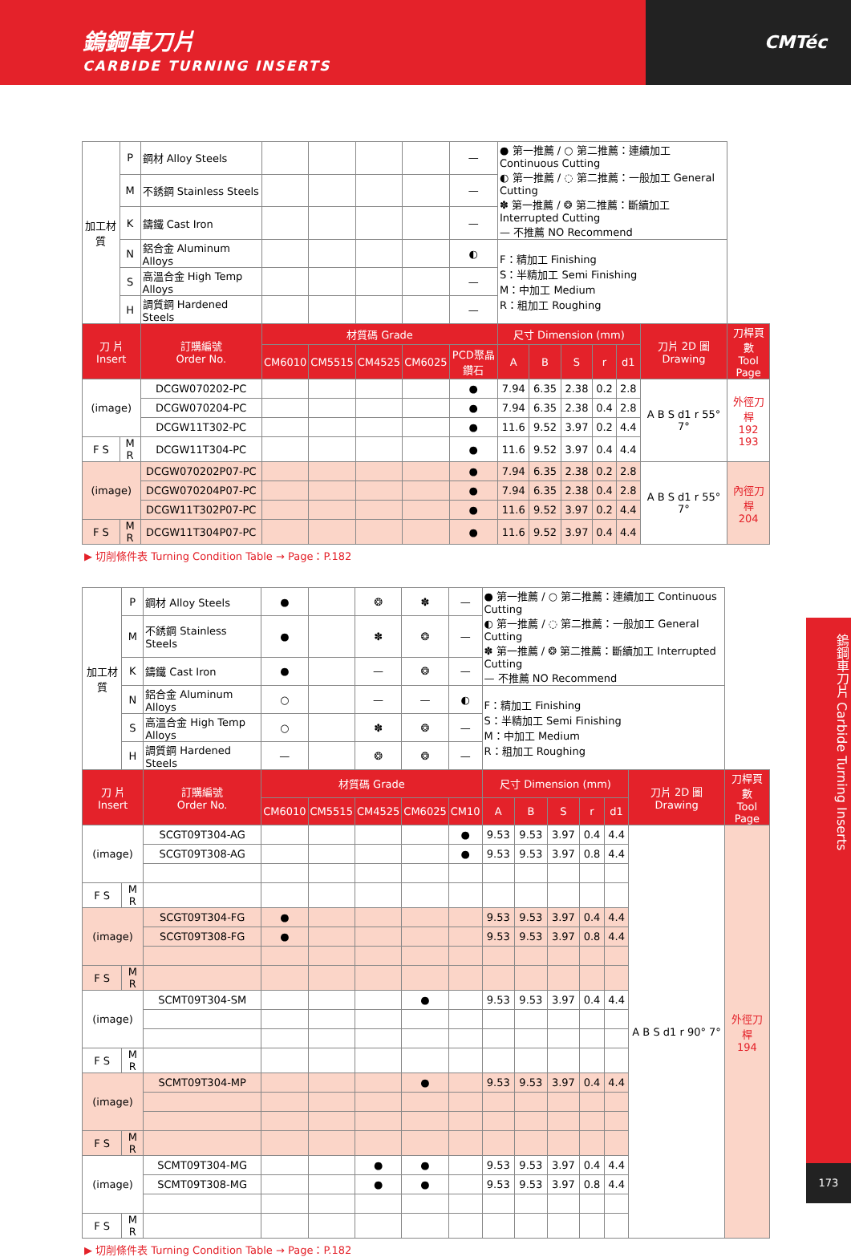鎢鋼車刀片
CARBIDE TURNING INSERTS
CMTéc
| 加工材質 | P | 鋼材 Alloy Steels | | | | | — | ● 第一推薦 / ○ 第二推薦：連續加工 Continuous Cutting ◐ 第一推薦 / ◌ 第二推薦：一般加工 General Cutting ✽ 第一推薦 / ❂ 第二推薦：斷續加工 Interrupted Cutting — 不推薦 NO Recommend | | | | | | |
| | M | 不銹鋼 Stainless Steels | | | | | — | | | | | | | |
| | K | 鑄鐵 Cast Iron | | | | | — | | | | | | | |
| | N | 鋁合金 Aluminum Alloys | | | | | ◐ | F：精加工 Finishing S：半精加工 Semi Finishing M：中加工 Medium R：粗加工 Roughing | | | | | | |
| | S | 高溫合金 High Temp Alloys | | | | | — | | | | | | | |
| | H | 調質鋼 Hardened Steels | | | | | — | | | | | | | |
| 刀 片 Insert | | 訂購編號 Order No. | 材質碼 Grade | | | | | 尺寸 Dimension (mm) | | | | | 刀片 2D 圖 Drawing | 刀桿頁數 Tool Page |
| | | | CM6010 | CM5515 | CM4525 | CM6025 | PCD聚晶鑽石 | A | B | S | r | d1 | | |
| (image) | | DCGW070202-PC | | | | | ● | 7.94 | 6.35 | 2.38 | 0.2 | 2.8 | A B S d1 r 55° 7° | 外徑刀桿 192 193 |
| | | DCGW070204-PC | | | | | ● | 7.94 | 6.35 | 2.38 | 0.4 | 2.8 | | |
| | | DCGW11T302-PC | | | | | ● | 11.6 | 9.52 | 3.97 | 0.2 | 4.4 | | |
| F S | M R | DCGW11T304-PC | | | | | ● | 11.6 | 9.52 | 3.97 | 0.4 | 4.4 | | |
| (image) | | DCGW070202P07-PC | | | | | ● | 7.94 | 6.35 | 2.38 | 0.2 | 2.8 | A B S d1 r 55° 7° | 內徑刀桿 204 |
| | | DCGW070204P07-PC | | | | | ● | 7.94 | 6.35 | 2.38 | 0.4 | 2.8 | | |
| | | DCGW11T302P07-PC | | | | | ● | 11.6 | 9.52 | 3.97 | 0.2 | 4.4 | | |
| F S | M R | DCGW11T304P07-PC | | | | | ● | 11.6 | 9.52 | 3.97 | 0.4 | 4.4 | | |
▶ 切削條件表 Turning Condition Table → Page：P.182
| 加工材質 | P | 鋼材 Alloy Steels | ● | | ❂ | ✽ | — | ● 第一推薦 / ○ 第二推薦：連續加工 Continuous Cutting ◐ 第一推薦 / ◌ 第二推薦：一般加工 General Cutting ✽ 第一推薦 / ❂ 第二推薦：斷續加工 Interrupted Cutting — 不推薦 NO Recommend | | | | | | |
| | M | 不銹鋼 Stainless Steels | ● | | ✽ | ❂ | — | | | | | | | |
| | K | 鑄鐵 Cast Iron | ● | | — | ❂ | — | | | | | | | |
| | N | 鋁合金 Aluminum Alloys | ○ | | — | — | ◐ | F：精加工 Finishing S：半精加工 Semi Finishing M：中加工 Medium R：粗加工 Roughing | | | | | | |
| | S | 高溫合金 High Temp Alloys | ○ | | ✽ | ❂ | — | | | | | | | |
| | H | 調質鋼 Hardened Steels | — | | ❂ | ❂ | — | | | | | | | |
| 刀 片 Insert | | 訂購編號 Order No. | 材質碼 Grade | | | | | 尺寸 Dimension (mm) | | | | | 刀片 2D 圖 Drawing | 刀桿頁數 Tool Page |
| | | | CM6010 | CM5515 | CM4525 | CM6025 | CM10 | A | B | S | r | d1 | | |
| (image) | | SCGT09T304-AG | | | | | ● | 9.53 | 9.53 | 3.97 | 0.4 | 4.4 | A B S d1 r 90° 7° | 外徑刀桿 194 |
| | | SCGT09T308-AG | | | | | ● | 9.53 | 9.53 | 3.97 | 0.8 | 4.4 | | |
| F S | M R | | | | | | | | | | | | | |
| (image) | | SCGT09T304-FG | ● | | | | | 9.53 | 9.53 | 3.97 | 0.4 | 4.4 | | |
| | | SCGT09T308-FG | ● | | | | | 9.53 | 9.53 | 3.97 | 0.8 | 4.4 | | |
| F S | M R | | | | | | | | | | | | | |
| (image) | | SCMT09T304-SM | | | | ● | | 9.53 | 9.53 | 3.97 | 0.4 | 4.4 | | |
| F S | M R | | | | | | | | | | | | | |
| (image) | | SCMT09T304-MP | | | | ● | | 9.53 | 9.53 | 3.97 | 0.4 | 4.4 | | |
| F S | M R | | | | | | | | | | | | | |
| (image) | | SCMT09T304-MG | | | ● | ● | | 9.53 | 9.53 | 3.97 | 0.4 | 4.4 | | |
| | | SCMT09T308-MG | | | ● | ● | | 9.53 | 9.53 | 3.97 | 0.8 | 4.4 | | |
| F S | M R | | | | | | | | | | | | | |
▶ 切削條件表 Turning Condition Table → Page：P.182
鎢鋼車刀片 Carbide Turning Inserts
173